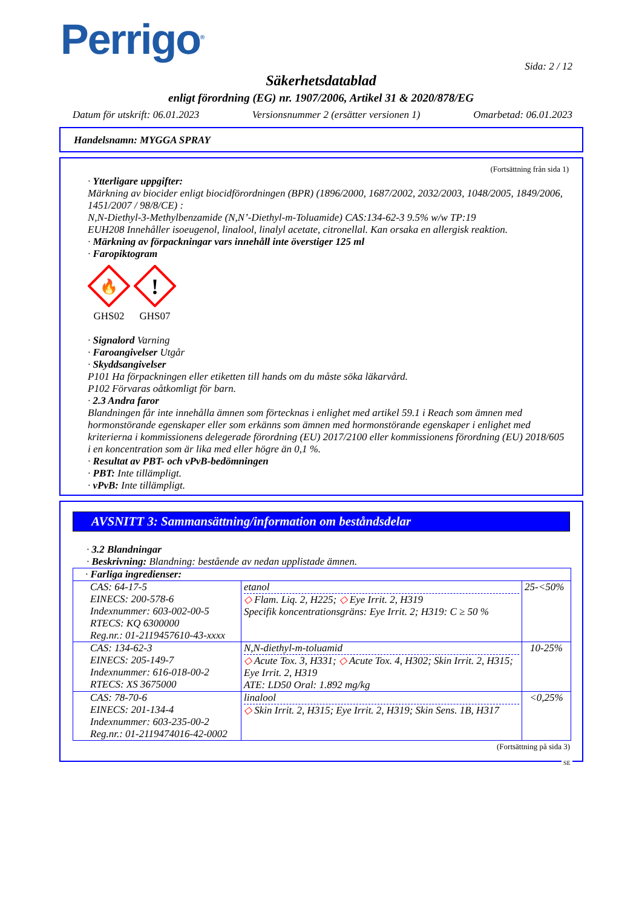Perrigo<sup>®</sup>
Sida: 2 / 12
Säkerhetsdatablad
enligt förordning (EG) nr. 1907/2006, Artikel 31 & 2020/878/EG
Datum för utskrift: 06.01.2023 Versionsnummer 2 (ersätter versionen 1) Omarbetad: 06.01.2023
Handelsnamn: MYGGA SPRAY
(Fortsättning från sida 1)
· Ytterligare uppgifter:
Märkning av biocider enligt biocidförordningen (BPR) (1896/2000, 1687/2002, 2032/2003, 1048/2005, 1849/2006, 1451/2007 / 98/8/CE) :
N,N-Diethyl-3-Methylbenzamide (N,N’-Diethyl-m-Toluamide) CAS:134-62-3 9.5% w/w TP:19
EUH208 Innehåller isoeugenol, linalool, linalyl acetate, citronellal. Kan orsaka en allergisk reaktion.
· Märkning av förpackningar vars innehåll inte överstiger 125 ml
· Faropiktogram
🔥
GHS02
!
GHS07
· Signalord Varning
· Faroangivelser Utgår
· Skyddsangivelser
P101 Ha förpackningen eller etiketten till hands om du måste söka läkarvård.
P102 Förvaras oåtkomligt för barn.
· 2.3 Andra faror
Blandningen får inte innehålla ämnen som förtecknas i enlighet med artikel 59.1 i Reach som ämnen med hormonstörande egenskaper eller som erkänns som ämnen med hormonstörande egenskaper i enlighet med kriterierna i kommissionens delegerade förordning (EU) 2017/2100 eller kommissionens förordning (EU) 2018/605 i en koncentration som är lika med eller högre än 0,1 %.
· Resultat av PBT- och vPvB-bedömningen
· PBT: Inte tillämpligt.
· vPvB: Inte tillämpligt.
AVSNITT 3: Sammansättning/information om beståndsdelar
· 3.2 Blandningar
· Beskrivning: Blandning: bestående av nedan upplistade ämnen.
| · Farliga ingredienser: | | |
| CAS: 64-17-5 EINECS: 200-578-6 Indexnummer: 603-002-00-5 RTECS: KQ 6300000 Reg.nr.: 01-2119457610-43-xxxx | etanol ◇ Flam. Liq. 2, H225; ◇ Eye Irrit. 2, H319 Specifik koncentrationsgräns: Eye Irrit. 2; H319: C ≥ 50 % | 25-<50% |
| CAS: 134-62-3 EINECS: 205-149-7 Indexnummer: 616-018-00-2 RTECS: XS 3675000 | N,N-diethyl-m-toluamid ◇ Acute Tox. 3, H331; ◇ Acute Tox. 4, H302; Skin Irrit. 2, H315; Eye Irrit. 2, H319 ATE: LD50 Oral: 1.892 mg/kg | 10-25% |
| CAS: 78-70-6 EINECS: 201-134-4 Indexnummer: 603-235-00-2 Reg.nr.: 01-2119474016-42-0002 | linalool ◇ Skin Irrit. 2, H315; Eye Irrit. 2, H319; Skin Sens. 1B, H317 | <0,25% |
(Fortsättning på sida 3)
SE